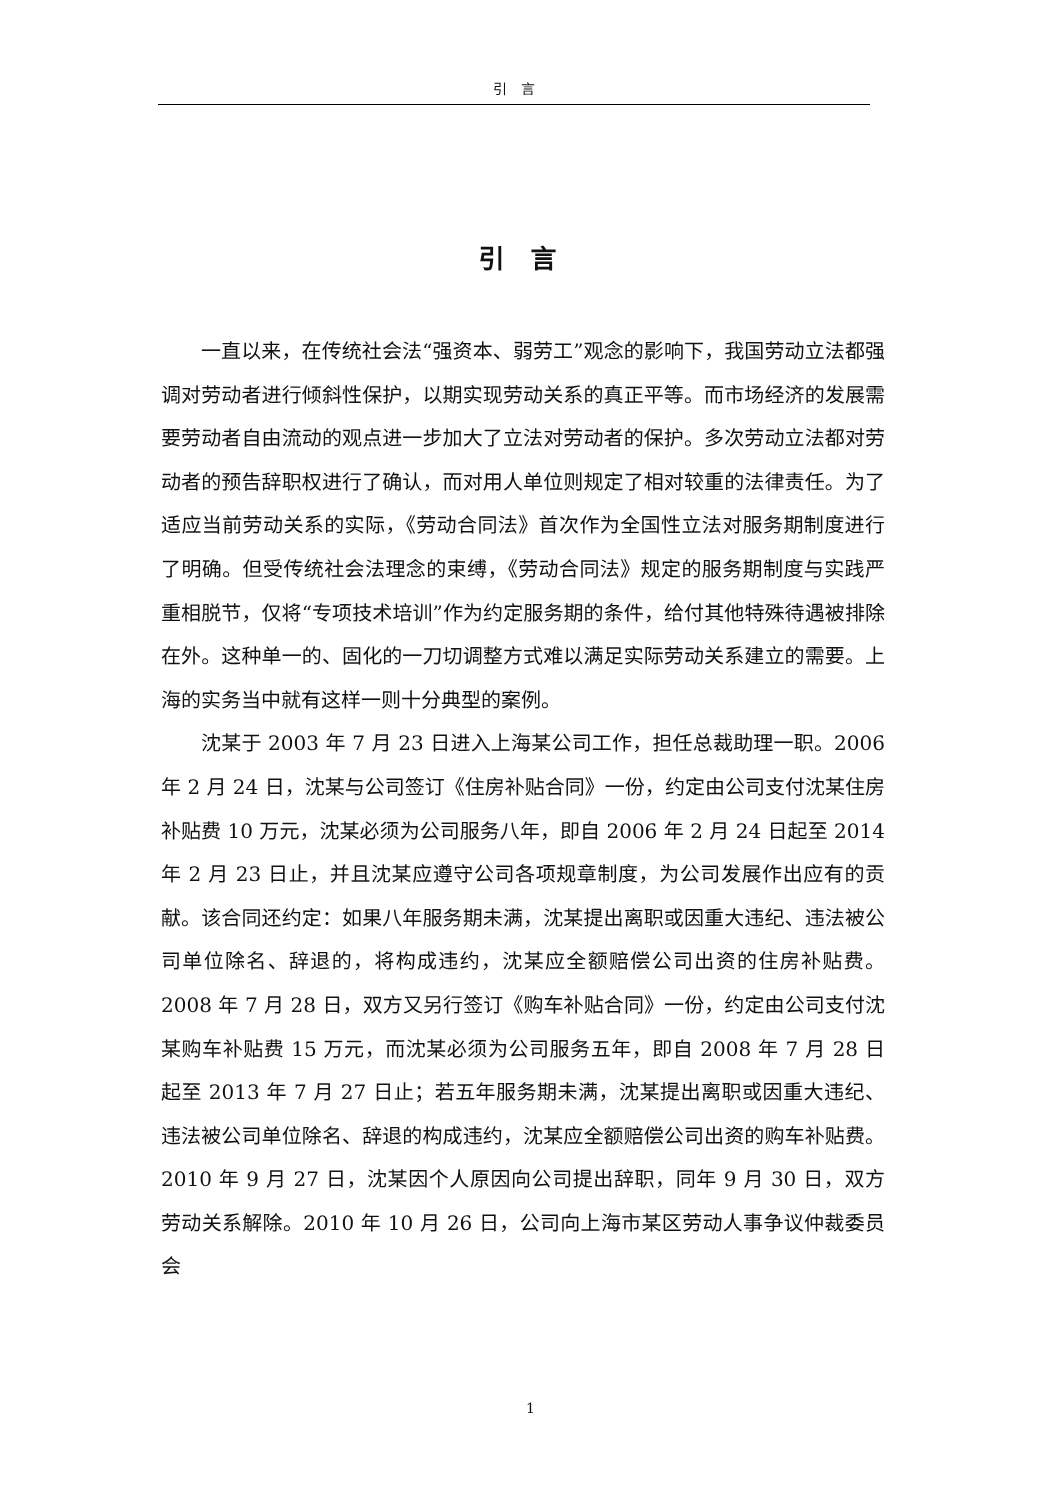引　言
引言
一直以来，在传统社会法“强资本、弱劳工”观念的影响下，我国劳动立法都强调对劳动者进行倾斜性保护，以期实现劳动关系的真正平等。而市场经济的发展需要劳动者自由流动的观点进一步加大了立法对劳动者的保护。多次劳动立法都对劳动者的预告辞职权进行了确认，而对用人单位则规定了相对较重的法律责任。为了适应当前劳动关系的实际，《劳动合同法》首次作为全国性立法对服务期制度进行了明确。但受传统社会法理念的束缚，《劳动合同法》规定的服务期制度与实践严重相脱节，仅将“专项技术培训”作为约定服务期的条件，给付其他特殊待遇被排除在外。这种单一的、固化的一刀切调整方式难以满足实际劳动关系建立的需要。上海的实务当中就有这样一则十分典型的案例。
沈某于 2003 年 7 月 23 日进入上海某公司工作，担任总裁助理一职。2006 年 2 月 24 日，沈某与公司签订《住房补贴合同》一份，约定由公司支付沈某住房补贴费 10 万元，沈某必须为公司服务八年，即自 2006 年 2 月 24 日起至 2014 年 2 月 23 日止，并且沈某应遵守公司各项规章制度，为公司发展作出应有的贡献。该合同还约定：如果八年服务期未满，沈某提出离职或因重大违纪、违法被公司单位除名、辞退的，将构成违约，沈某应全额赔偿公司出资的住房补贴费。2008 年 7 月 28 日，双方又另行签订《购车补贴合同》一份，约定由公司支付沈某购车补贴费 15 万元，而沈某必须为公司服务五年，即自 2008 年 7 月 28 日起至 2013 年 7 月 27 日止；若五年服务期未满，沈某提出离职或因重大违纪、违法被公司单位除名、辞退的构成违约，沈某应全额赔偿公司出资的购车补贴费。2010 年 9 月 27 日，沈某因个人原因向公司提出辞职，同年 9 月 30 日，双方劳动关系解除。2010 年 10 月 26 日，公司向上海市某区劳动人事争议仲裁委员会
1